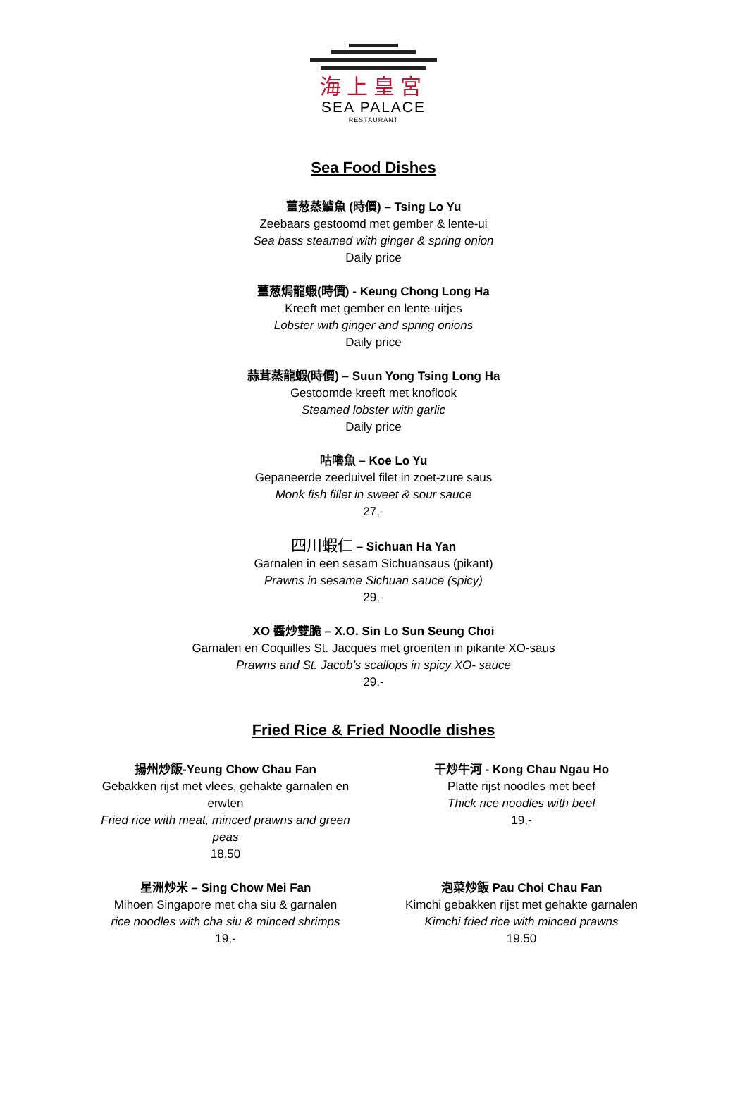海上皇宮
SEA PALACE
RESTAURANT
Sea Food Dishes
薑葱蒸鱸魚 (時價) – Tsing Lo Yu
Zeebaars gestoomd met gember & lente-ui
Sea bass steamed with ginger & spring onion
Daily price
薑葱焗龍蝦(時價) - Keung Chong Long Ha
Kreeft met gember en lente-uitjes
Lobster with ginger and spring onions
Daily price
蒜茸蒸龍蝦(時價) – Suun Yong Tsing Long Ha
Gestoomde kreeft met knoflook
Steamed lobster with garlic
Daily price
咕嚕魚 – Koe Lo Yu
Gepaneerde zeeduivel filet in zoet-zure saus
Monk fish fillet in sweet & sour sauce
27,-
四川蝦仁 – Sichuan Ha Yan
Garnalen in een sesam Sichuansaus (pikant)
Prawns in sesame Sichuan sauce (spicy)
29,-
XO 醬炒雙脆 – X.O. Sin Lo Sun Seung Choi
Garnalen en Coquilles St. Jacques met groenten in pikante XO-saus
Prawns and St. Jacob’s scallops in spicy XO- sauce
29,-
Fried Rice & Fried Noodle dishes
揚州炒飯-Yeung Chow Chau Fan
Gebakken rijst met vlees, gehakte garnalen en erwten
Fried rice with meat, minced prawns and green peas
18.50
星洲炒米 – Sing Chow Mei Fan
Mihoen Singapore met cha siu & garnalen
rice noodles with cha siu & minced shrimps
19,-
干炒牛河 - Kong Chau Ngau Ho
Platte rijst noodles met beef
Thick rice noodles with beef
19,-
泡菜炒飯 Pau Choi Chau Fan
Kimchi gebakken rijst met gehakte garnalen
Kimchi fried rice with minced prawns
19.50